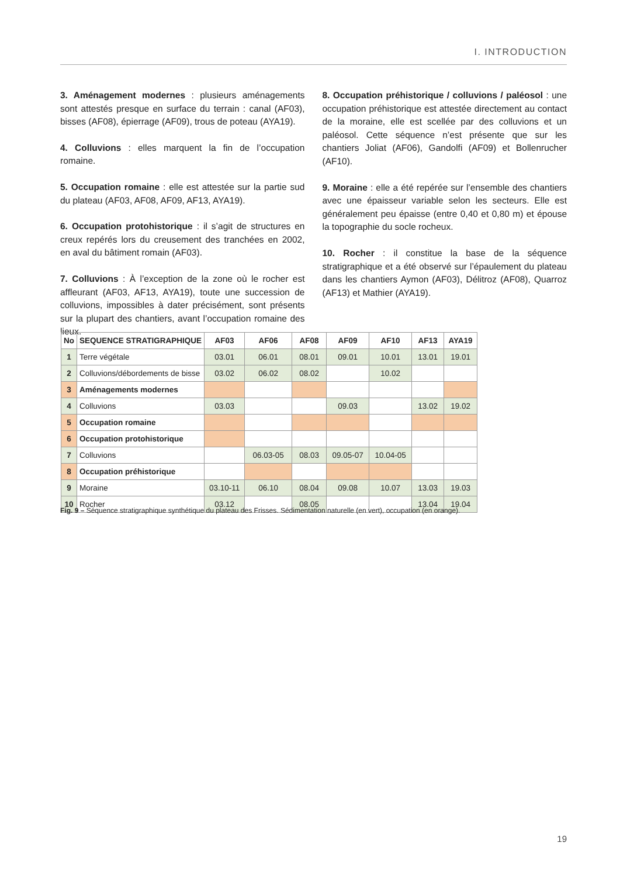I. INTRODUCTION
3. Aménagement modernes : plusieurs aménagements sont attestés presque en surface du terrain : canal (AF03), bisses (AF08), épierrage (AF09), trous de poteau (AYA19).
4. Colluvions : elles marquent la fin de l’occupation romaine.
5. Occupation romaine : elle est attestée sur la partie sud du plateau (AF03, AF08, AF09, AF13, AYA19).
6. Occupation protohistorique : il s’agit de structures en creux repérés lors du creusement des tranchées en 2002, en aval du bâtiment romain (AF03).
7. Colluvions : À l’exception de la zone où le rocher est affleurant (AF03, AF13, AYA19), toute une succession de colluvions, impossibles à dater précisément, sont présents sur la plupart des chantiers, avant l’occupation romaine des lieux.
8. Occupation préhistorique / colluvions / paléosol : une occupation préhistorique est attestée directement au contact de la moraine, elle est scellée par des colluvions et un paléosol. Cette séquence n’est présente que sur les chantiers Joliat (AF06), Gandolfi (AF09) et Bollenrucher (AF10).
9. Moraine : elle a été repérée sur l’ensemble des chantiers avec une épaisseur variable selon les secteurs. Elle est généralement peu épaisse (entre 0,40 et 0,80 m) et épouse la topographie du socle rocheux.
10. Rocher : il constitue la base de la séquence stratigraphique et a été observé sur l’épaulement du plateau dans les chantiers Aymon (AF03), Délitroz (AF08), Quarroz (AF13) et Mathier (AYA19).
| No | SEQUENCE STRATIGRAPHIQUE | AF03 | AF06 | AF08 | AF09 | AF10 | AF13 | AYA19 |
| --- | --- | --- | --- | --- | --- | --- | --- | --- |
| 1 | Terre végétale | 03.01 | 06.01 | 08.01 | 09.01 | 10.01 | 13.01 | 19.01 |
| 2 | Colluvions/débordements de bisse | 03.02 | 06.02 | 08.02 | | 10.02 | | |
| 3 | Aménagements modernes | | | | | | | |
| 4 | Colluvions | 03.03 | | | 09.03 | | 13.02 | 19.02 |
| 5 | Occupation romaine | | | | | | | |
| 6 | Occupation protohistorique | | | | | | | |
| 7 | Colluvions | | 06.03-05 | 08.03 | 09.05-07 | 10.04-05 | | |
| 8 | Occupation préhistorique | | | | | | | |
| 9 | Moraine | 03.10-11 | 06.10 | 08.04 | 09.08 | 10.07 | 13.03 | 19.03 |
| 10 | Rocher | 03.12 | | 08.05 | | | 13.04 | 19.04 |
Fig. 9 – Séquence stratigraphique synthétique du plateau des Frisses. Sédimentation naturelle (en vert), occupation (en orange).
19